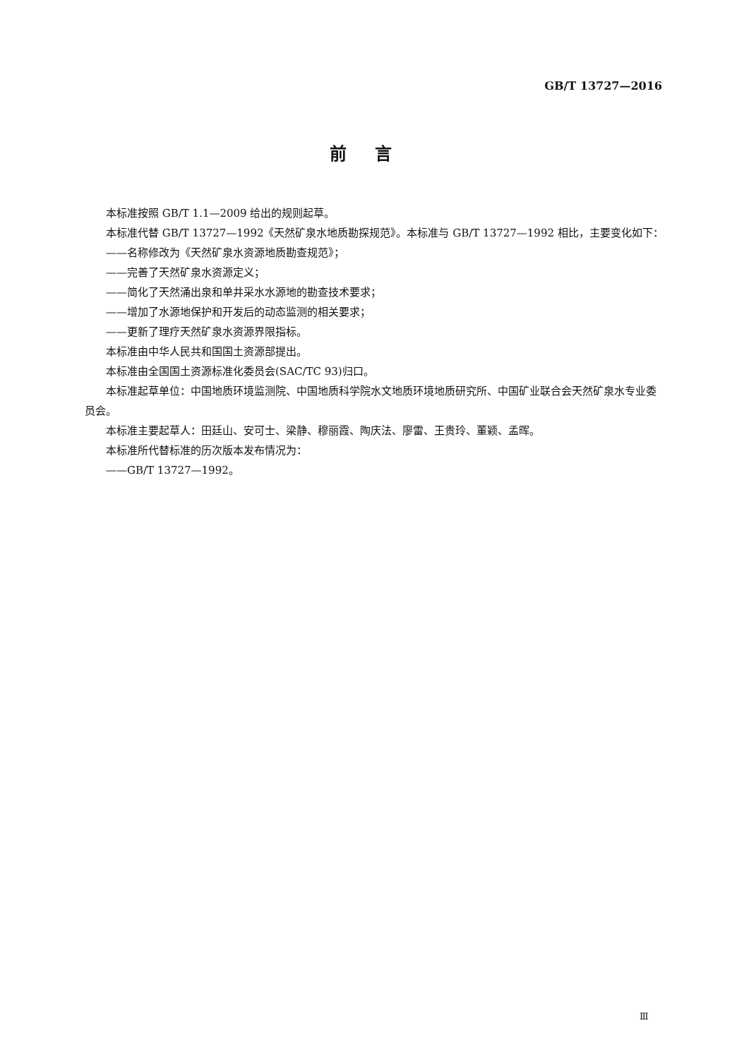GB/T 13727—2016
前言
本标准按照 GB/T 1.1—2009 给出的规则起草。
本标准代替 GB/T 13727—1992《天然矿泉水地质勘探规范》。本标准与 GB/T 13727—1992 相比，主要变化如下：
——名称修改为《天然矿泉水资源地质勘查规范》；
——完善了天然矿泉水资源定义；
——简化了天然涌出泉和单井采水水源地的勘查技术要求；
——增加了水源地保护和开发后的动态监测的相关要求；
——更新了理疗天然矿泉水资源界限指标。
本标准由中华人民共和国国土资源部提出。
本标准由全国国土资源标准化委员会(SAC/TC 93)归口。
本标准起草单位：中国地质环境监测院、中国地质科学院水文地质环境地质研究所、中国矿业联合会天然矿泉水专业委员会。
本标准主要起草人：田廷山、安可士、梁静、穆丽霞、陶庆法、廖雷、王贵玲、董颖、孟晖。
本标准所代替标准的历次版本发布情况为：
——GB/T 13727—1992。
Ⅲ